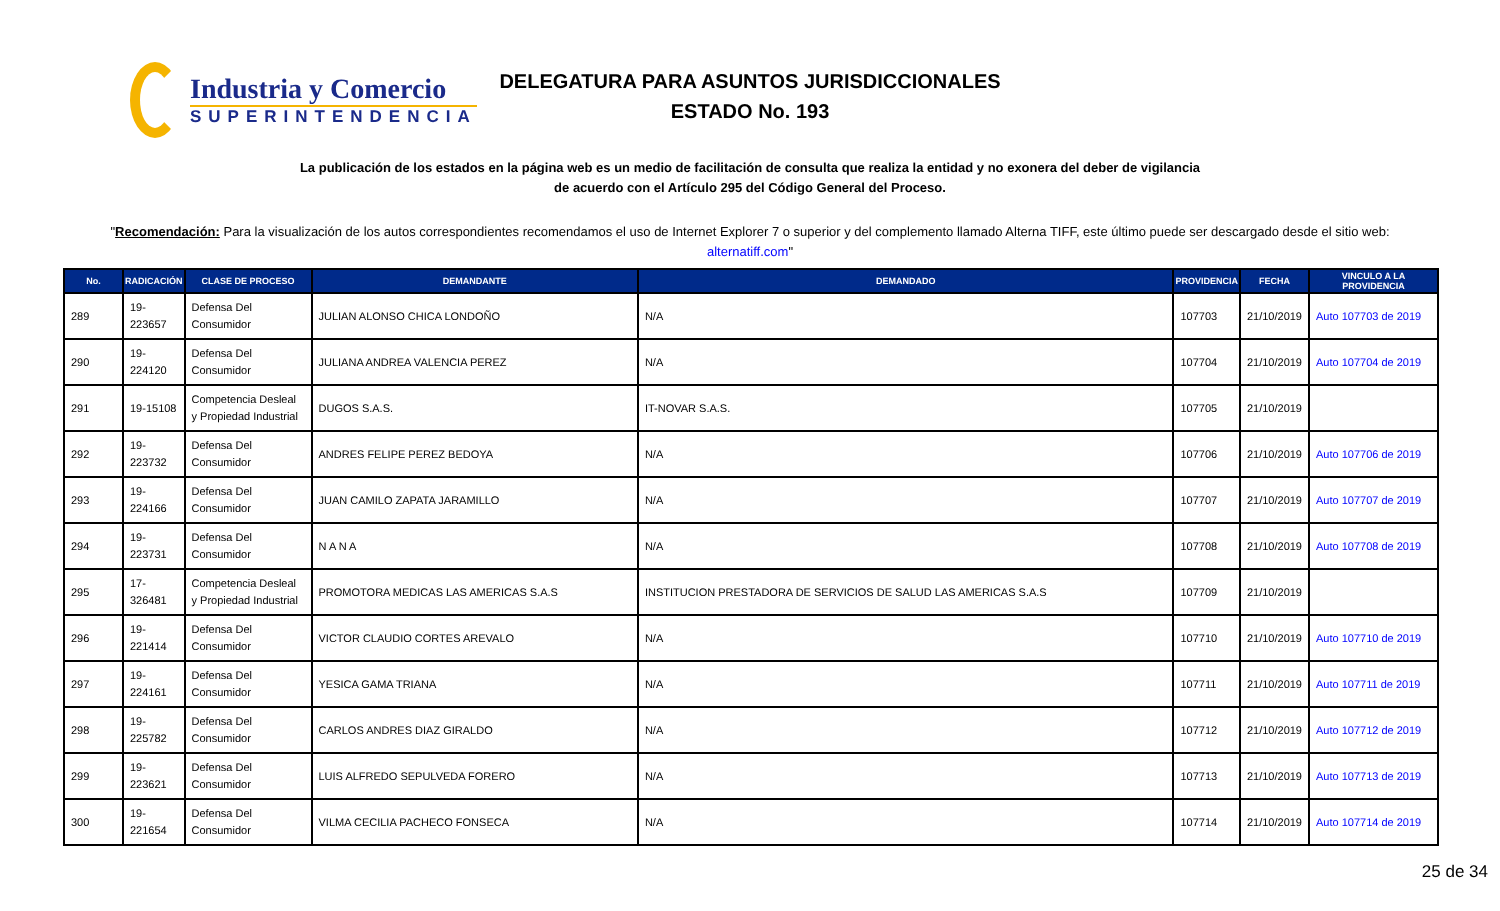Industria y Comercio
SUPERINTENDENCIA
DELEGATURA PARA ASUNTOS JURISDICCIONALES
ESTADO No. 193
La publicación de los estados en la página web es un medio de facilitación de consulta que realiza la entidad y no exonera del deber de vigilancia
de acuerdo con el Artículo 295 del Código General del Proceso.
"Recomendación: Para la visualización de los autos correspondientes recomendamos el uso de Internet Explorer 7 o superior y del complemento llamado Alterna TIFF, este último puede ser descargado desde el sitio web: alternatiff.com"
| No. | RADICACIÓN | CLASE DE PROCESO | DEMANDANTE | DEMANDADO | PROVIDENCIA | FECHA | VINCULO A LA PROVIDENCIA |
| --- | --- | --- | --- | --- | --- | --- | --- |
| 289 | 19-223657 | Defensa Del Consumidor | JULIAN ALONSO CHICA LONDOÑO | N/A | 107703 | 21/10/2019 | Auto 107703 de 2019 |
| 290 | 19-224120 | Defensa Del Consumidor | JULIANA ANDREA VALENCIA PEREZ | N/A | 107704 | 21/10/2019 | Auto 107704 de 2019 |
| 291 | 19-15108 | Competencia Desleal y Propiedad Industrial | DUGOS S.A.S. | IT-NOVAR S.A.S. | 107705 | 21/10/2019 | |
| 292 | 19-223732 | Defensa Del Consumidor | ANDRES FELIPE PEREZ BEDOYA | N/A | 107706 | 21/10/2019 | Auto 107706 de 2019 |
| 293 | 19-224166 | Defensa Del Consumidor | JUAN CAMILO ZAPATA JARAMILLO | N/A | 107707 | 21/10/2019 | Auto 107707 de 2019 |
| 294 | 19-223731 | Defensa Del Consumidor | N A N A | N/A | 107708 | 21/10/2019 | Auto 107708 de 2019 |
| 295 | 17-326481 | Competencia Desleal y Propiedad Industrial | PROMOTORA MEDICAS LAS AMERICAS S.A.S | INSTITUCION PRESTADORA DE SERVICIOS DE SALUD LAS AMERICAS S.A.S | 107709 | 21/10/2019 | |
| 296 | 19-221414 | Defensa Del Consumidor | VICTOR CLAUDIO CORTES AREVALO | N/A | 107710 | 21/10/2019 | Auto 107710 de 2019 |
| 297 | 19-224161 | Defensa Del Consumidor | YESICA GAMA TRIANA | N/A | 107711 | 21/10/2019 | Auto 107711 de 2019 |
| 298 | 19-225782 | Defensa Del Consumidor | CARLOS ANDRES DIAZ GIRALDO | N/A | 107712 | 21/10/2019 | Auto 107712 de 2019 |
| 299 | 19-223621 | Defensa Del Consumidor | LUIS ALFREDO SEPULVEDA FORERO | N/A | 107713 | 21/10/2019 | Auto 107713 de 2019 |
| 300 | 19-221654 | Defensa Del Consumidor | VILMA CECILIA PACHECO FONSECA | N/A | 107714 | 21/10/2019 | Auto 107714 de 2019 |
25 de 34